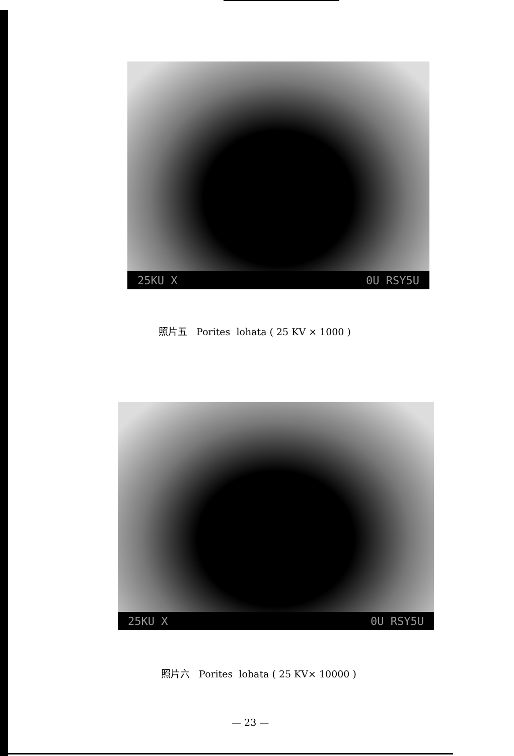25KU X 0U RSY5U
照片五 Porites lohata ( 25 KV × 1000 )
25KU X 0U RSY5U
照片六 Porites lobata ( 25 KV× 10000 )
— 23 —